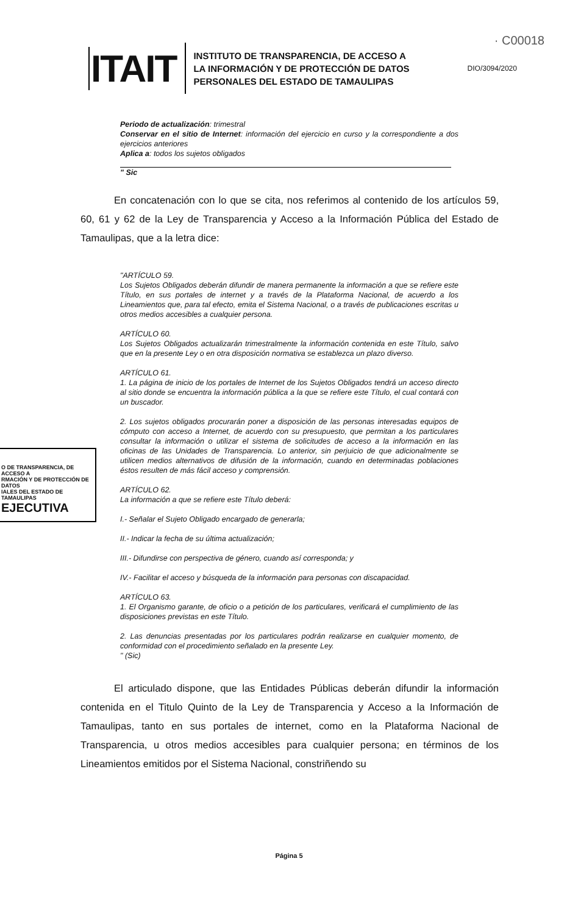· C00018
ITAIT
INSTITUTO DE TRANSPARENCIA, DE ACCESO A
LA INFORMACIÓN Y DE PROTECCIÓN DE DATOS
PERSONALES DEL ESTADO DE TAMAULIPAS
DIO/3094/2020
Periodo de actualización: trimestral
Conservar en el sitio de Internet: información del ejercicio en curso y la correspondiente a dos ejercicios anteriores
Aplica a: todos los sujetos obligados
" Sic
En concatenación con lo que se cita, nos referimos al contenido de los artículos 59, 60, 61 y 62 de la Ley de Transparencia y Acceso a la Información Pública del Estado de Tamaulipas, que a la letra dice:
"ARTÍCULO 59.
Los Sujetos Obligados deberán difundir de manera permanente la información a que se refiere este Título, en sus portales de internet y a través de la Plataforma Nacional, de acuerdo a los Lineamientos que, para tal efecto, emita el Sistema Nacional, o a través de publicaciones escritas u otros medios accesibles a cualquier persona.
ARTÍCULO 60.
Los Sujetos Obligados actualizarán trimestralmente la información contenida en este Título, salvo que en la presente Ley o en otra disposición normativa se establezca un plazo diverso.
ARTÍCULO 61.
1. La página de inicio de los portales de Internet de los Sujetos Obligados tendrá un acceso directo al sitio donde se encuentra la información pública a la que se refiere este Título, el cual contará con un buscador.
2. Los sujetos obligados procurarán poner a disposición de las personas interesadas equipos de cómputo con acceso a Internet, de acuerdo con su presupuesto, que permitan a los particulares consultar la información o utilizar el sistema de solicitudes de acceso a la información en las oficinas de las Unidades de Transparencia. Lo anterior, sin perjuicio de que adicionalmente se utilicen medios alternativos de difusión de la información, cuando en determinadas poblaciones éstos resulten de más fácil acceso y comprensión.
ARTÍCULO 62.
La información a que se refiere este Título deberá:
I.- Señalar el Sujeto Obligado encargado de generarla;
II.- Indicar la fecha de su última actualización;
III.- Difundirse con perspectiva de género, cuando así corresponda; y
IV.- Facilitar el acceso y búsqueda de la información para personas con discapacidad.
ARTÍCULO 63.
1. El Organismo garante, de oficio o a petición de los particulares, verificará el cumplimiento de las disposiciones previstas en este Título.
2. Las denuncias presentadas por los particulares podrán realizarse en cualquier momento, de conformidad con el procedimiento señalado en la presente Ley.
" (Sic)
El articulado dispone, que las Entidades Públicas deberán difundir la información contenida en el Titulo Quinto de la Ley de Transparencia y Acceso a la Información de Tamaulipas, tanto en sus portales de internet, como en la Plataforma Nacional de Transparencia, u otros medios accesibles para cualquier persona; en términos de los Lineamientos emitidos por el Sistema Nacional, constriñendo su
O DE TRANSPARENCIA, DE ACCESO A
RMACIÓN Y DE PROTECCIÓN DE DATOS
IALES DEL ESTADO DE TAMAULIPAS
EJECUTIVA
Página 5